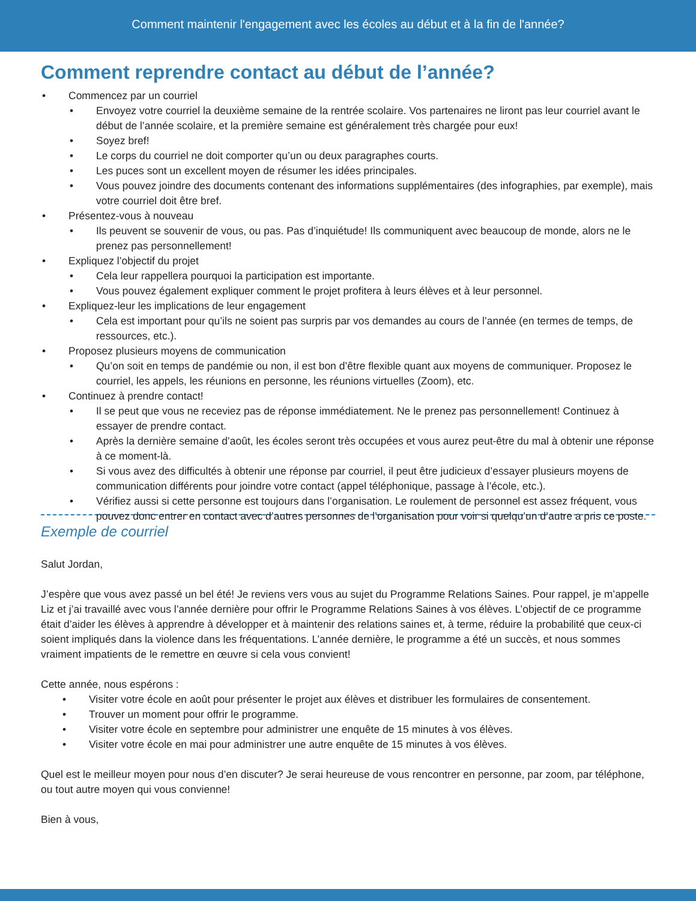Comment maintenir l'engagement avec les écoles au début et à la fin de l'année?
Comment reprendre contact au début de l’année?
• Commencez par un courriel
• Envoyez votre courriel la deuxième semaine de la rentrée scolaire. Vos partenaires ne liront pas leur courriel avant le début de l’année scolaire, et la première semaine est généralement très chargée pour eux!
• Soyez bref!
• Le corps du courriel ne doit comporter qu’un ou deux paragraphes courts.
• Les puces sont un excellent moyen de résumer les idées principales.
• Vous pouvez joindre des documents contenant des informations supplémentaires (des infographies, par exemple), mais votre courriel doit être bref.
• Présentez-vous à nouveau
• Ils peuvent se souvenir de vous, ou pas. Pas d’inquiétude! Ils communiquent avec beaucoup de monde, alors ne le prenez pas personnellement!
• Expliquez l’objectif du projet
• Cela leur rappellera pourquoi la participation est importante.
• Vous pouvez également expliquer comment le projet profitera à leurs élèves et à leur personnel.
• Expliquez-leur les implications de leur engagement
• Cela est important pour qu’ils ne soient pas surpris par vos demandes au cours de l’année (en termes de temps, de ressources, etc.).
• Proposez plusieurs moyens de communication
• Qu’on soit en temps de pandémie ou non, il est bon d’être flexible quant aux moyens de communiquer. Proposez le courriel, les appels, les réunions en personne, les réunions virtuelles (Zoom), etc.
• Continuez à prendre contact!
• Il se peut que vous ne receviez pas de réponse immédiatement. Ne le prenez pas personnellement! Continuez à essayer de prendre contact.
• Après la dernière semaine d’août, les écoles seront très occupées et vous aurez peut-être du mal à obtenir une réponse à ce moment-là.
• Si vous avez des difficultés à obtenir une réponse par courriel, il peut être judicieux d’essayer plusieurs moyens de communication différents pour joindre votre contact (appel téléphonique, passage à l’école, etc.).
• Vérifiez aussi si cette personne est toujours dans l’organisation. Le roulement de personnel est assez fréquent, vous pouvez donc entrer en contact avec d’autres personnes de l’organisation pour voir si quelqu’un d’autre a pris ce poste.
Exemple de courriel
Salut Jordan,
J’espère que vous avez passé un bel été! Je reviens vers vous au sujet du Programme Relations Saines. Pour rappel, je m’appelle Liz et j’ai travaillé avec vous l’année dernière pour offrir le Programme Relations Saines à vos élèves. L’objectif de ce programme était d’aider les élèves à apprendre à développer et à maintenir des relations saines et, à terme, réduire la probabilité que ceux-ci soient impliqués dans la violence dans les fréquentations. L’année dernière, le programme a été un succès, et nous sommes vraiment impatients de le remettre en œuvre si cela vous convient!
Cette année, nous espérons :
• Visiter votre école en août pour présenter le projet aux élèves et distribuer les formulaires de consentement.
• Trouver un moment pour offrir le programme.
• Visiter votre école en septembre pour administrer une enquête de 15 minutes à vos élèves.
• Visiter votre école en mai pour administrer une autre enquête de 15 minutes à vos élèves.
Quel est le meilleur moyen pour nous d’en discuter? Je serai heureuse de vous rencontrer en personne, par zoom, par téléphone, ou tout autre moyen qui vous convienne!
Bien à vous,